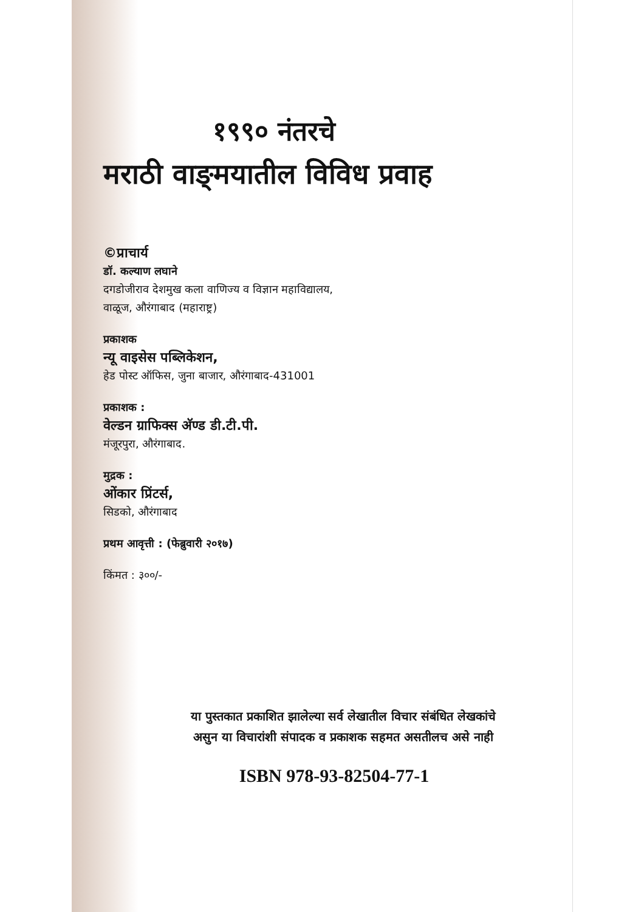१९९० नंतरचे
मराठी वाङ्‌मयातील विविध प्रवाह
©प्राचार्य
डॉ. कल्याण लघाने
दगडोजीराव देशमुख कला वाणिज्य व विज्ञान महाविद्यालय,
वाळूज, औरंगाबाद (महाराष्ट्र)
प्रकाशक
न्यू वाइसेस पब्लिकेशन,
हेड पोस्ट ऑफिस, जुना बाजार, औरंगाबाद-431001
प्रकाशक :
वेल्डन ग्राफिक्स अ‍ॅण्ड डी.टी.पी.
मंजूरपुरा, औरंगाबाद.
मुद्रक :
ओंकार प्रिंटर्स,
सिडको, औरंगाबाद
प्रथम आवृत्ती : (फेब्रुवारी २०१७)
किंमत : ३००/-
या पुस्तकात प्रकाशित झालेल्या सर्व लेखातील विचार संबंधित लेखकांचे
असुन या विचारांशी संपादक व प्रकाशक सहमत असतीलच असे नाही
ISBN 978-93-82504-77-1